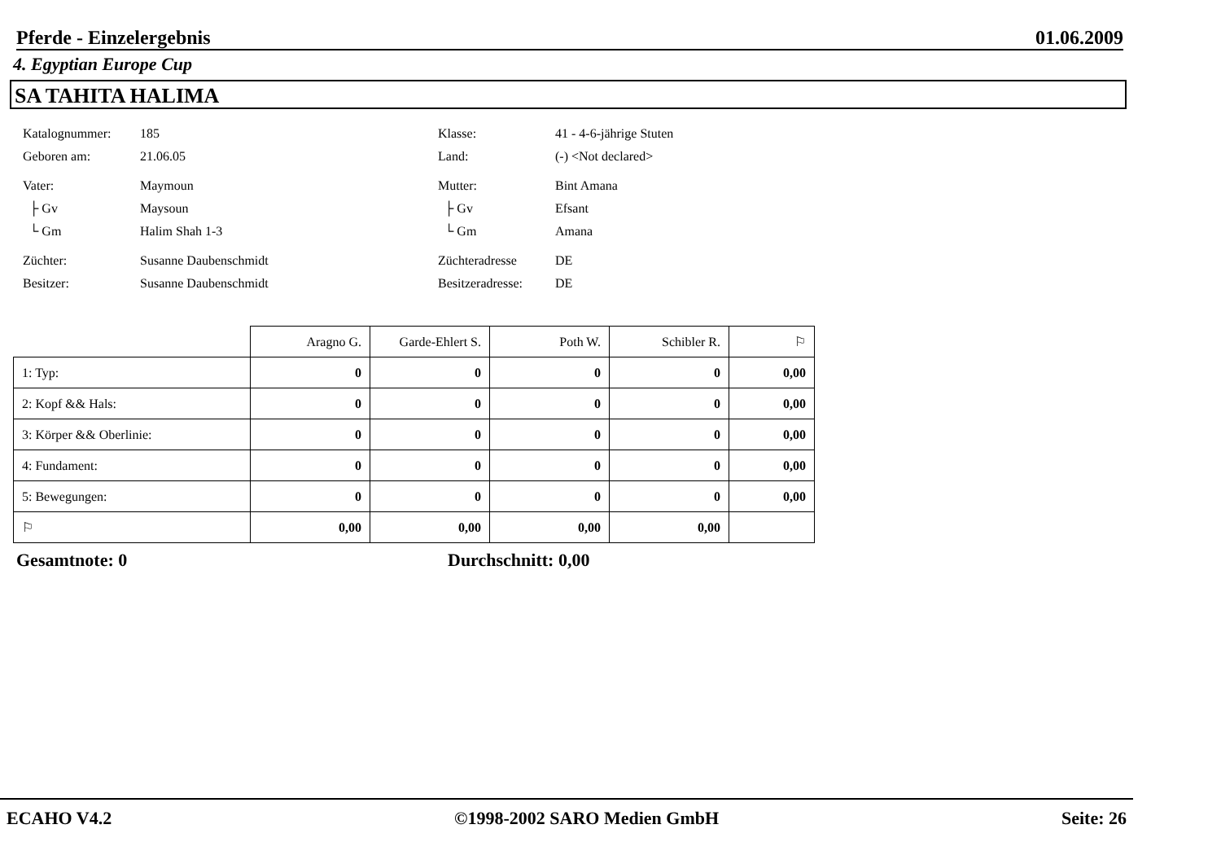Pferde - Einzelergebnis 01.06.2009
4. Egyptian Europe Cup
SA TAHITA HALIMA
Katalognummer: 185
Geboren am: 21.06.05
Vater: Maymoun
├ Gv Maysoun
└ Gm Halim Shah 1-3
Züchter: Susanne Daubenschmidt
Besitzer: Susanne Daubenschmidt
Klasse: 41 - 4-6-jährige Stuten
Land: (-) <Not declared>
Mutter: Bint Amana
├ Gv Efsant
└ Gm Amana
Züchteradresse DE
Besitzeradresse: DE
| | Aragno G. | Garde-Ehlert S. | Poth W. | Schibler R. | ⚐ |
| --- | --- | --- | --- | --- | --- |
| 1: Typ: | 0 | 0 | 0 | 0 | 0,00 |
| 2: Kopf && Hals: | 0 | 0 | 0 | 0 | 0,00 |
| 3: Körper && Oberlinie: | 0 | 0 | 0 | 0 | 0,00 |
| 4: Fundament: | 0 | 0 | 0 | 0 | 0,00 |
| 5: Bewegungen: | 0 | 0 | 0 | 0 | 0,00 |
| ⚐ | 0,00 | 0,00 | 0,00 | 0,00 | |
Gesamtnote: 0 Durchschnitt: 0,00
ECAHO V4.2 ©1998-2002 SARO Medien GmbH Seite: 26